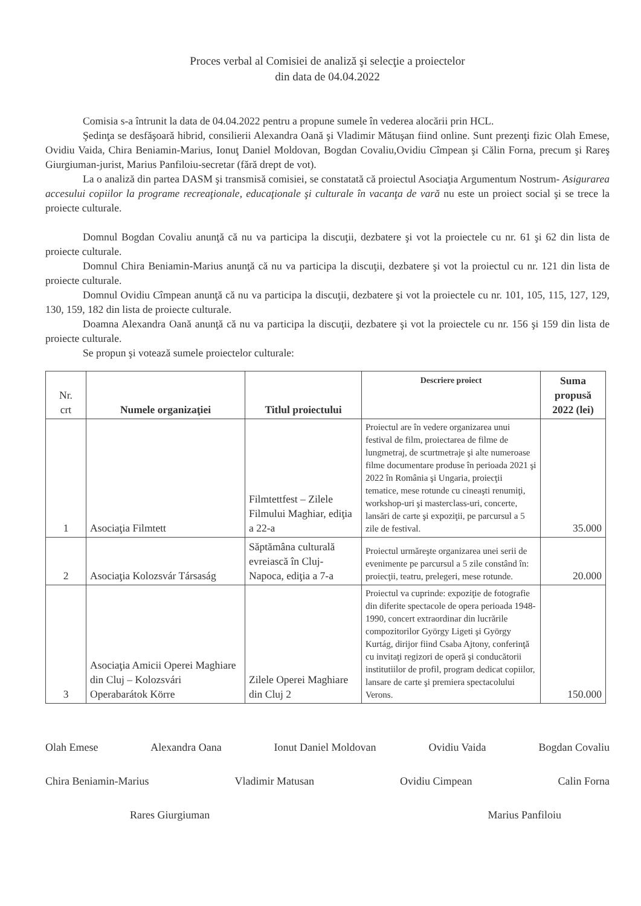Proces verbal al Comisiei de analiză şi selecţie a proiectelor
din data de 04.04.2022
Comisia s-a întrunit la data de 04.04.2022 pentru a propune sumele în vederea alocării prin HCL.
Şedinţa se desfăşoară hibrid, consilierii Alexandra Oană şi Vladimir Mătuşan fiind online. Sunt prezenţi fizic Olah Emese, Ovidiu Vaida, Chira Beniamin-Marius, Ionuţ Daniel Moldovan, Bogdan Covaliu,Ovidiu Cîmpean şi Călin Forna, precum şi Rareş Giurgiuman-jurist, Marius Panfiloiu-secretar (fără drept de vot).
La o analiză din partea DASM şi transmisă comisiei, se constatată că proiectul Asociaţia Argumentum Nostrum- Asigurarea accesului copiilor la programe recreaţionale, educaţionale şi culturale în vacanţa de vară nu este un proiect social şi se trece la proiecte culturale.
Domnul Bogdan Covaliu anunţă că nu va participa la discuţii, dezbatere şi vot la proiectele cu nr. 61 şi 62 din lista de proiecte culturale.
Domnul Chira Beniamin-Marius anunţă că nu va participa la discuţii, dezbatere şi vot la proiectul cu nr. 121 din lista de proiecte culturale.
Domnul Ovidiu Cîmpean anunţă că nu va participa la discuţii, dezbatere şi vot la proiectele cu nr. 101, 105, 115, 127, 129, 130, 159, 182 din lista de proiecte culturale.
Doamna Alexandra Oană anunţă că nu va participa la discuţii, dezbatere şi vot la proiectele cu nr. 156 şi 159 din lista de proiecte culturale.
Se propun şi votează sumele proiectelor culturale:
| Nr. crt | Numele organizaţiei | Titlul proiectului | Descriere proiect | Suma propusă 2022 (lei) |
| --- | --- | --- | --- | --- |
| 1 | Asociaţia Filmtett | Filmtettfest – Zilele Filmului Maghiar, ediţia a 22-a | Proiectul are în vedere organizarea unui festival de film, proiectarea de filme de lungmetraj, de scurtmetraje şi alte numeroase filme documentare produse în perioada 2021 şi 2022 în România şi Ungaria, proiecţii tematice, mese rotunde cu cineaşti renumiţi, workshop-uri şi masterclass-uri, concerte, lansări de carte şi expoziţii, pe parcursul a 5 zile de festival. | 35.000 |
| 2 | Asociaţia Kolozsvár Társaság | Săptămâna culturală evreiască în Cluj-Napoca, ediţia a 7-a | Proiectul urmăreşte organizarea unei serii de evenimente pe parcursul a 5 zile constând în: proiecţii, teatru, prelegeri, mese rotunde. | 20.000 |
| 3 | Asociaţia Amicii Operei Maghiare din Cluj – Kolozsvári Operabarátok Körre | Zilele Operei Maghiare din Cluj 2 | Proiectul va cuprinde: expoziţie de fotografie din diferite spectacole de opera perioada 1948-1990, concert extraordinar din lucrările compozitorilor György Ligeti şi György Kurtág, dirijor fiind Csaba Ajtony, conferinţă cu invitaţi regizori de operă şi conducătorii institutiilor de profil, program dedicat copiilor, lansare de carte şi premiera spectacolului Verons. | 150.000 |
Olah Emese Alexandra Oana Ionut Daniel Moldovan Ovidiu Vaida Bogdan Covaliu
Chira Beniamin-Marius Vladimir Matusan Ovidiu Cimpean Calin Forna
Rares Giurgiuman Marius Panfiloiu